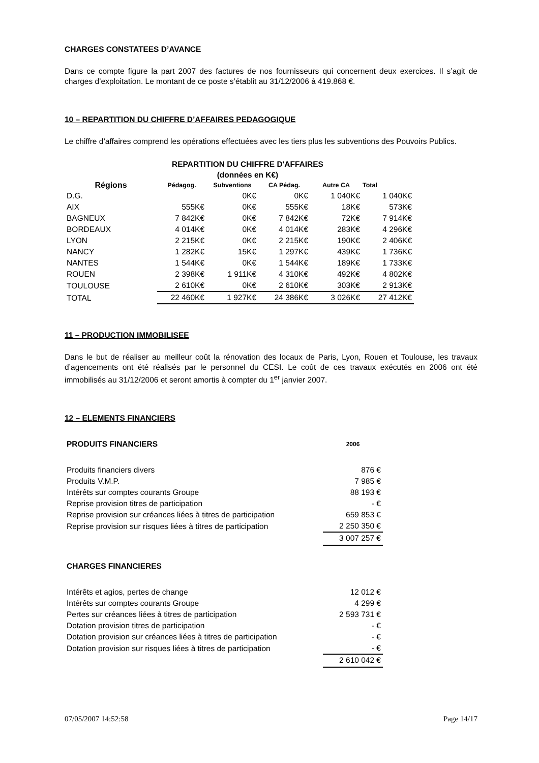CHARGES CONSTATEES D’AVANCE
Dans ce compte figure la part 2007 des factures de nos fournisseurs qui concernent deux exercices. Il s’agit de charges d’exploitation. Le montant de ce poste s’établit au 31/12/2006 à 419.868 €.
10 – REPARTITION DU CHIFFRE D’AFFAIRES PEDAGOGIQUE
Le chiffre d’affaires comprend les opérations effectuées avec les tiers plus les subventions des Pouvoirs Publics.
REPARTITION DU CHIFFRE D'AFFAIRES
(données en K€)
| Régions | Pédagog. | Subventions | CA Pédag. | Autre CA | Total |
| --- | --- | --- | --- | --- | --- |
| D.G. | | 0K€ | 0K€ | 1 040K€ | 1 040K€ |
| AIX | 555K€ | 0K€ | 555K€ | 18K€ | 573K€ |
| BAGNEUX | 7 842K€ | 0K€ | 7 842K€ | 72K€ | 7 914K€ |
| BORDEAUX | 4 014K€ | 0K€ | 4 014K€ | 283K€ | 4 296K€ |
| LYON | 2 215K€ | 0K€ | 2 215K€ | 190K€ | 2 406K€ |
| NANCY | 1 282K€ | 15K€ | 1 297K€ | 439K€ | 1 736K€ |
| NANTES | 1 544K€ | 0K€ | 1 544K€ | 189K€ | 1 733K€ |
| ROUEN | 2 398K€ | 1 911K€ | 4 310K€ | 492K€ | 4 802K€ |
| TOULOUSE | 2 610K€ | 0K€ | 2 610K€ | 303K€ | 2 913K€ |
| TOTAL | 22 460K€ | 1 927K€ | 24 386K€ | 3 026K€ | 27 412K€ |
11 – PRODUCTION IMMOBILISEE
Dans le but de réaliser au meilleur coût la rénovation des locaux de Paris, Lyon, Rouen et Toulouse, les travaux d’agencements ont été réalisés par le personnel du CESI. Le coût de ces travaux exécutés en 2006 ont été immobilisés au 31/12/2006 et seront amortis à compter du 1<sup>er</sup> janvier 2007.
12 – ELEMENTS FINANCIERS
| PRODUITS FINANCIERS | 2006 |
| Produits financiers divers | 876 € |
| Produits V.M.P. | 7 985 € |
| Intérêts sur comptes courants Groupe | 88 193 € |
| Reprise provision titres de participation | - € |
| Reprise provision sur créances liées à titres de participation | 659 853 € |
| Reprise provision sur risques liées à titres de participation | 2 250 350 € |
| | 3 007 257 € |
| CHARGES FINANCIERES | |
| Intérêts et agios, pertes de change | 12 012 € |
| Intérêts sur comptes courants Groupe | 4 299 € |
| Pertes sur créances liées à titres de participation | 2 593 731 € |
| Dotation provision titres de participation | - € |
| Dotation provision sur créances liées à titres de participation | - € |
| Dotation provision sur risques liées à titres de participation | - € |
| | 2 610 042 € |
07/05/2007 14:52:58 Page 14/17